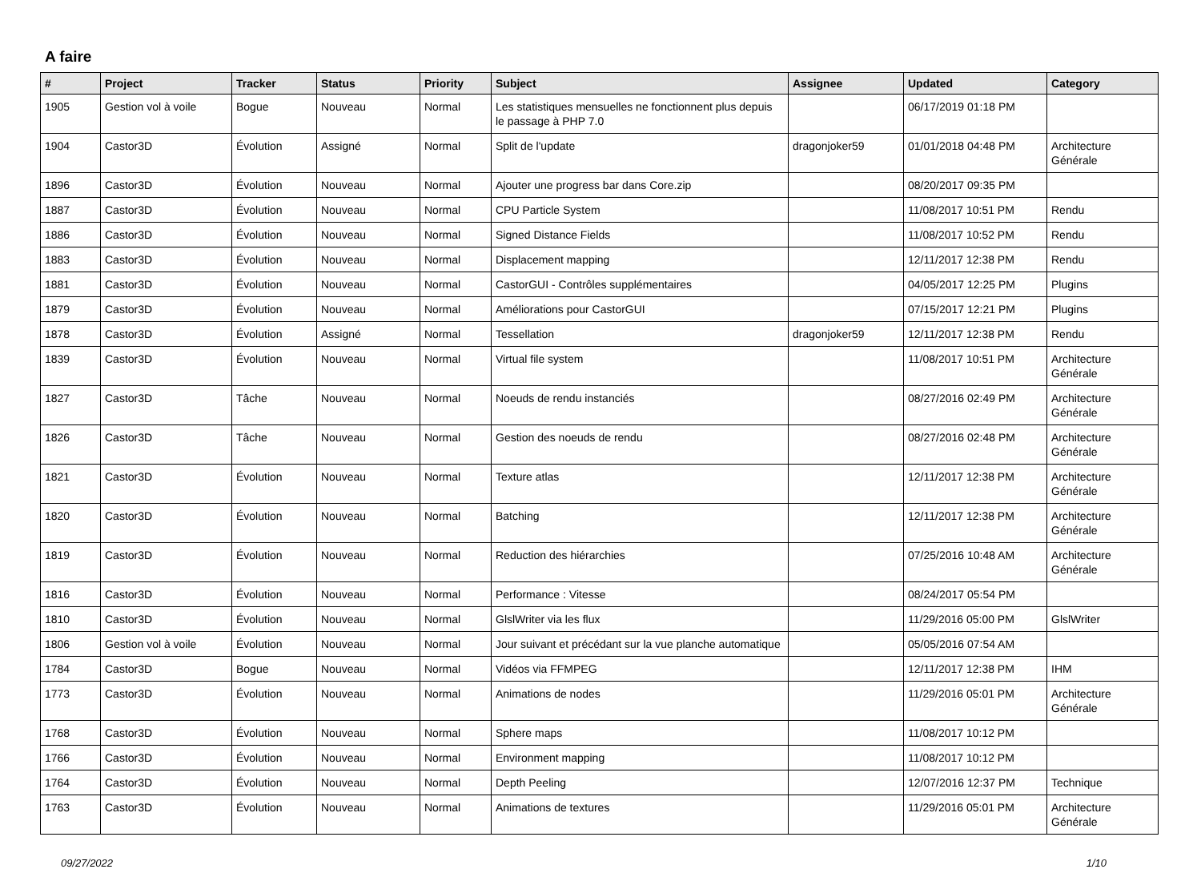A faire
| # | Project | Tracker | Status | Priority | Subject | Assignee | Updated | Category |
| --- | --- | --- | --- | --- | --- | --- | --- | --- |
| 1905 | Gestion vol à voile | Bogue | Nouveau | Normal | Les statistiques mensuelles ne fonctionnent plus depuis le passage à PHP 7.0 | | 06/17/2019 01:18 PM | |
| 1904 | Castor3D | Évolution | Assigné | Normal | Split de l'update | dragonjoker59 | 01/01/2018 04:48 PM | Architecture Générale |
| 1896 | Castor3D | Évolution | Nouveau | Normal | Ajouter une progress bar dans Core.zip | | 08/20/2017 09:35 PM | |
| 1887 | Castor3D | Évolution | Nouveau | Normal | CPU Particle System | | 11/08/2017 10:51 PM | Rendu |
| 1886 | Castor3D | Évolution | Nouveau | Normal | Signed Distance Fields | | 11/08/2017 10:52 PM | Rendu |
| 1883 | Castor3D | Évolution | Nouveau | Normal | Displacement mapping | | 12/11/2017 12:38 PM | Rendu |
| 1881 | Castor3D | Évolution | Nouveau | Normal | CastorGUI - Contrôles supplémentaires | | 04/05/2017 12:25 PM | Plugins |
| 1879 | Castor3D | Évolution | Nouveau | Normal | Améliorations pour CastorGUI | | 07/15/2017 12:21 PM | Plugins |
| 1878 | Castor3D | Évolution | Assigné | Normal | Tessellation | dragonjoker59 | 12/11/2017 12:38 PM | Rendu |
| 1839 | Castor3D | Évolution | Nouveau | Normal | Virtual file system | | 11/08/2017 10:51 PM | Architecture Générale |
| 1827 | Castor3D | Tâche | Nouveau | Normal | Noeuds de rendu instanciés | | 08/27/2016 02:49 PM | Architecture Générale |
| 1826 | Castor3D | Tâche | Nouveau | Normal | Gestion des noeuds de rendu | | 08/27/2016 02:48 PM | Architecture Générale |
| 1821 | Castor3D | Évolution | Nouveau | Normal | Texture atlas | | 12/11/2017 12:38 PM | Architecture Générale |
| 1820 | Castor3D | Évolution | Nouveau | Normal | Batching | | 12/11/2017 12:38 PM | Architecture Générale |
| 1819 | Castor3D | Évolution | Nouveau | Normal | Reduction des hiérarchies | | 07/25/2016 10:48 AM | Architecture Générale |
| 1816 | Castor3D | Évolution | Nouveau | Normal | Performance : Vitesse | | 08/24/2017 05:54 PM | |
| 1810 | Castor3D | Évolution | Nouveau | Normal | GlslWriter via les flux | | 11/29/2016 05:00 PM | GlslWriter |
| 1806 | Gestion vol à voile | Évolution | Nouveau | Normal | Jour suivant et précédant sur la vue planche automatique | | 05/05/2016 07:54 AM | |
| 1784 | Castor3D | Bogue | Nouveau | Normal | Vidéos via FFMPEG | | 12/11/2017 12:38 PM | IHM |
| 1773 | Castor3D | Évolution | Nouveau | Normal | Animations de nodes | | 11/29/2016 05:01 PM | Architecture Générale |
| 1768 | Castor3D | Évolution | Nouveau | Normal | Sphere maps | | 11/08/2017 10:12 PM | |
| 1766 | Castor3D | Évolution | Nouveau | Normal | Environment mapping | | 11/08/2017 10:12 PM | |
| 1764 | Castor3D | Évolution | Nouveau | Normal | Depth Peeling | | 12/07/2016 12:37 PM | Technique |
| 1763 | Castor3D | Évolution | Nouveau | Normal | Animations de textures | | 11/29/2016 05:01 PM | Architecture Générale |
09/27/2022 1/10